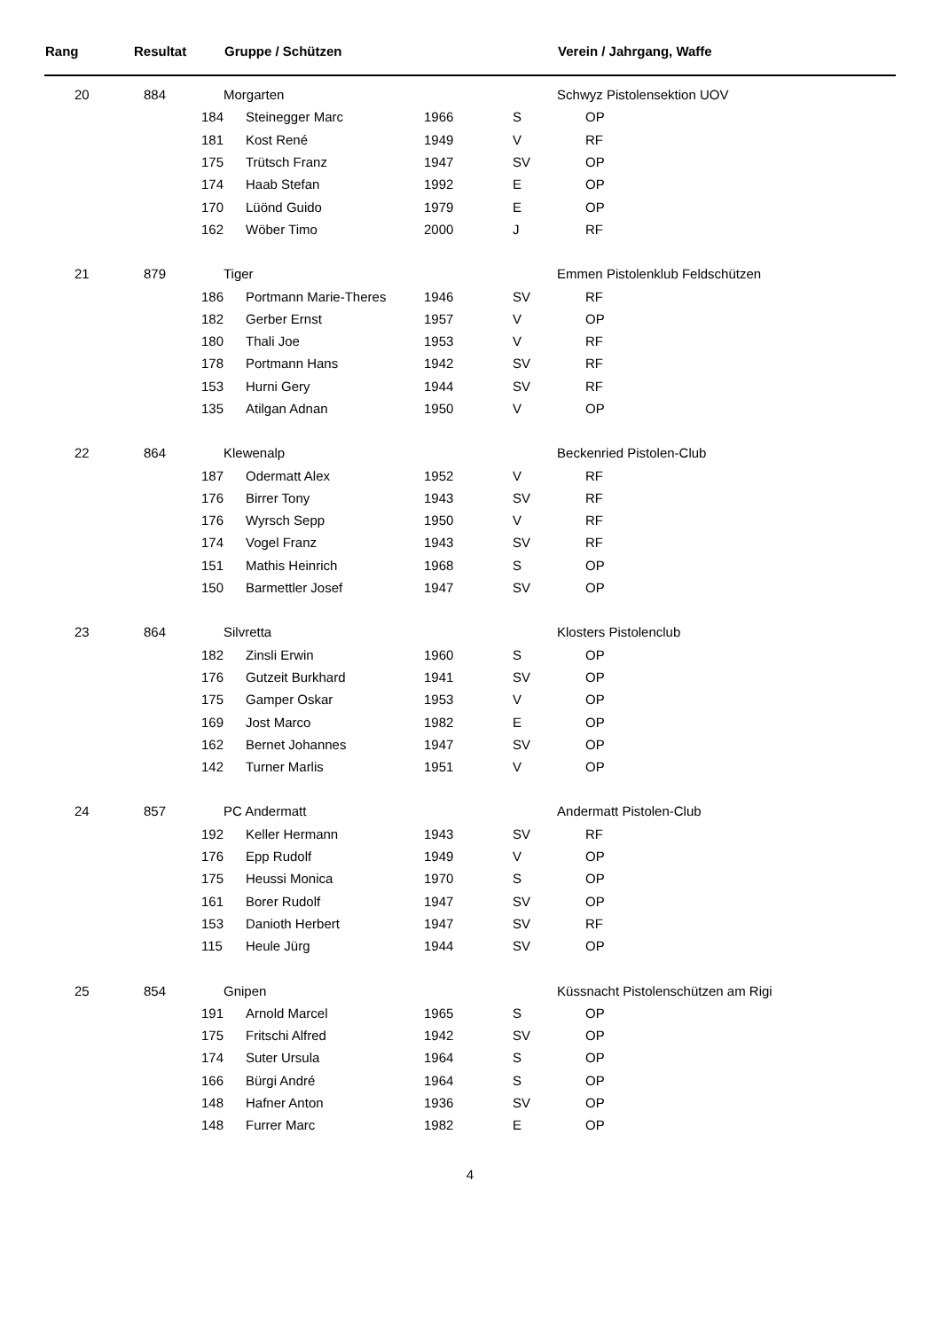| Rang | | Resultat | | Gruppe / Schützen | | | Verein / Jahrgang, Waffe |
| --- | --- | --- | --- | --- | --- | --- | --- |
| 20 | | 884 | | Morgarten | | | Schwyz Pistolensektion UOV |
| | | | 184 | Steinegger Marc | 1966 | S | OP |
| | | | 181 | Kost René | 1949 | V | RF |
| | | | 175 | Trütsch Franz | 1947 | SV | OP |
| | | | 174 | Haab Stefan | 1992 | E | OP |
| | | | 170 | Lüönd Guido | 1979 | E | OP |
| | | | 162 | Wöber Timo | 2000 | J | RF |
| 21 | | 879 | | Tiger | | | Emmen Pistolenklub Feldschützen |
| | | | 186 | Portmann Marie-Theres | 1946 | SV | RF |
| | | | 182 | Gerber Ernst | 1957 | V | OP |
| | | | 180 | Thali Joe | 1953 | V | RF |
| | | | 178 | Portmann Hans | 1942 | SV | RF |
| | | | 153 | Hurni Gery | 1944 | SV | RF |
| | | | 135 | Atilgan Adnan | 1950 | V | OP |
| 22 | | 864 | | Klewenalp | | | Beckenried Pistolen-Club |
| | | | 187 | Odermatt Alex | 1952 | V | RF |
| | | | 176 | Birrer Tony | 1943 | SV | RF |
| | | | 176 | Wyrsch Sepp | 1950 | V | RF |
| | | | 174 | Vogel Franz | 1943 | SV | RF |
| | | | 151 | Mathis Heinrich | 1968 | S | OP |
| | | | 150 | Barmettler Josef | 1947 | SV | OP |
| 23 | | 864 | | Silvretta | | | Klosters Pistolenclub |
| | | | 182 | Zinsli Erwin | 1960 | S | OP |
| | | | 176 | Gutzeit Burkhard | 1941 | SV | OP |
| | | | 175 | Gamper Oskar | 1953 | V | OP |
| | | | 169 | Jost Marco | 1982 | E | OP |
| | | | 162 | Bernet Johannes | 1947 | SV | OP |
| | | | 142 | Turner Marlis | 1951 | V | OP |
| 24 | | 857 | | PC Andermatt | | | Andermatt Pistolen-Club |
| | | | 192 | Keller Hermann | 1943 | SV | RF |
| | | | 176 | Epp Rudolf | 1949 | V | OP |
| | | | 175 | Heussi Monica | 1970 | S | OP |
| | | | 161 | Borer Rudolf | 1947 | SV | OP |
| | | | 153 | Danioth Herbert | 1947 | SV | RF |
| | | | 115 | Heule Jürg | 1944 | SV | OP |
| 25 | | 854 | | Gnipen | | | Küssnacht Pistolenschützen am Rigi |
| | | | 191 | Arnold Marcel | 1965 | S | OP |
| | | | 175 | Fritschi Alfred | 1942 | SV | OP |
| | | | 174 | Suter Ursula | 1964 | S | OP |
| | | | 166 | Bürgi André | 1964 | S | OP |
| | | | 148 | Hafner Anton | 1936 | SV | OP |
| | | | 148 | Furrer Marc | 1982 | E | OP |
4